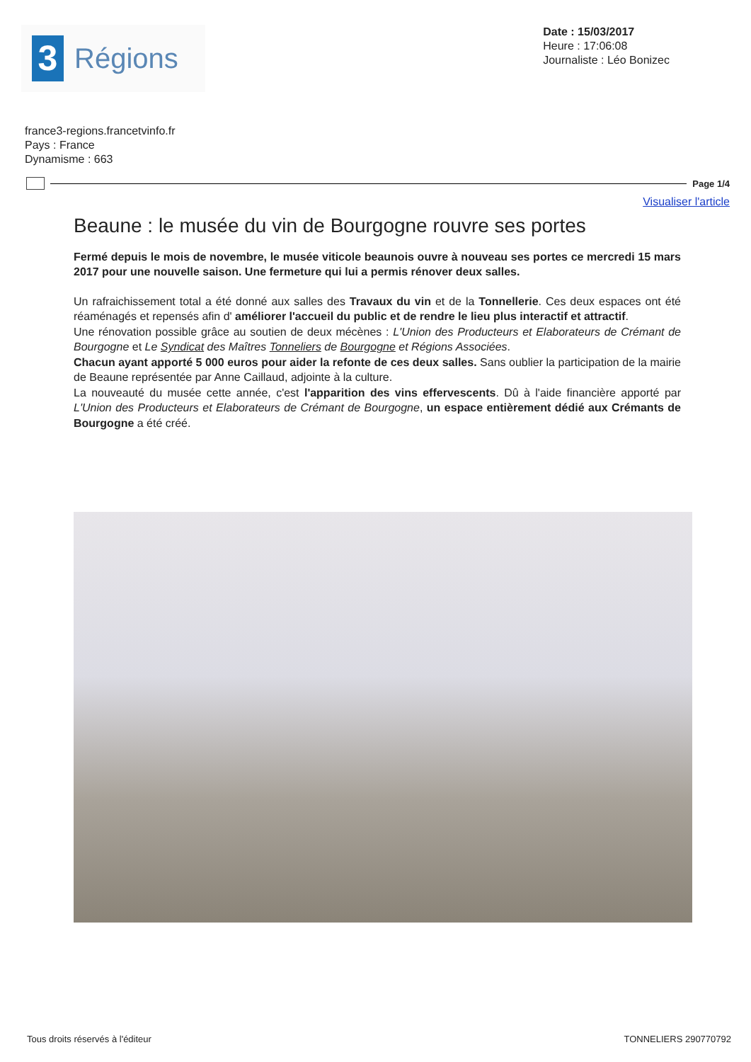3
Régions
Date : 15/03/2017
Heure : 17:06:08
Journaliste : Léo Bonizec
france3-regions.francetvinfo.fr
Pays : France
Dynamisme : 663
Page 1/4
Visualiser l'article
Beaune : le musée du vin de Bourgogne rouvre ses portes
Fermé depuis le mois de novembre, le musée viticole beaunois ouvre à nouveau ses portes ce mercredi 15 mars 2017 pour une nouvelle saison. Une fermeture qui lui a permis rénover deux salles.
Un rafraichissement total a été donné aux salles des Travaux du vin et de la Tonnellerie. Ces deux espaces ont été réaménagés et repensés afin d' améliorer l'accueil du public et de rendre le lieu plus interactif et attractif.
Une rénovation possible grâce au soutien de deux mécènes : L'Union des Producteurs et Elaborateurs de Crémant de Bourgogne et Le Syndicat des Maîtres Tonneliers de Bourgogne et Régions Associées.
Chacun ayant apporté 5 000 euros pour aider la refonte de ces deux salles. Sans oublier la participation de la mairie de Beaune représentée par Anne Caillaud, adjointe à la culture.
La nouveauté du musée cette année, c'est l'apparition des vins effervescents. Dû à l'aide financière apporté par L'Union des Producteurs et Elaborateurs de Crémant de Bourgogne, un espace entièrement dédié aux Crémants de Bourgogne a été créé.
Tous droits réservés à l'éditeur TONNELIERS 290770792